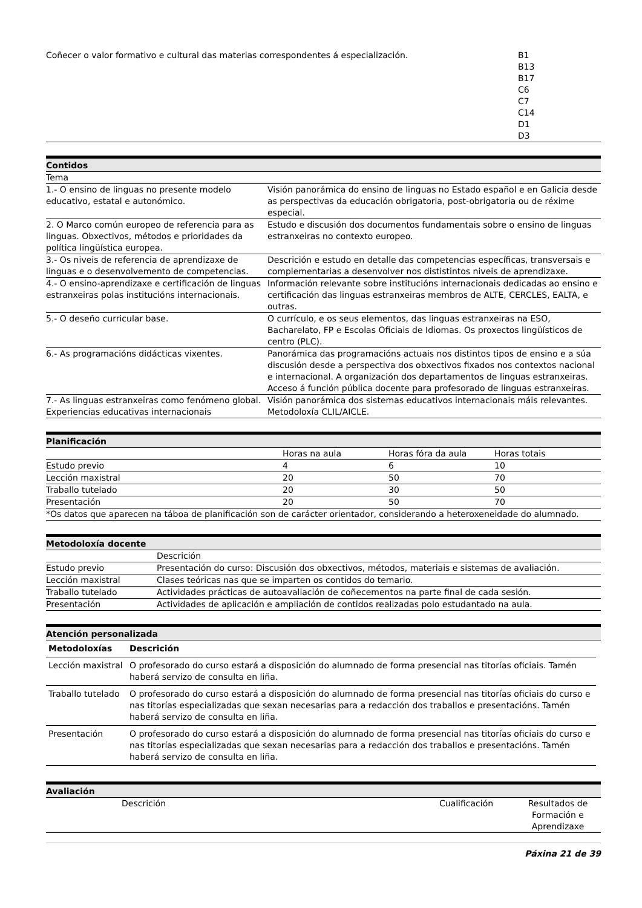| Coñecer o valor formativo e cultural das materias correspondentes á especialización. | B1 B13 B17 C6 C7 C14 D1 D3 |
Contidos
| Tema | |
| 1.- O ensino de linguas no presente modelo educativo, estatal e autonómico. | Visión panorámica do ensino de linguas no Estado español e en Galicia desde as perspectivas da educación obrigatoria, post-obrigatoria ou de réxime especial. |
| 2. O Marco común europeo de referencia para as linguas. Obxectivos, métodos e prioridades da política lingüística europea. | Estudo e discusión dos documentos fundamentais sobre o ensino de linguas estranxeiras no contexto europeo. |
| 3.- Os niveis de referencia de aprendizaxe de linguas e o desenvolvemento de competencias. | Descrición e estudo en detalle das competencias específicas, transversais e complementarias a desenvolver nos dististintos niveis de aprendizaxe. |
| 4.- O ensino-aprendizaxe e certificación de linguas estranxeiras polas institucións internacionais. | Información relevante sobre institucións internacionais dedicadas ao ensino e certificación das linguas estranxeiras membros de ALTE, CERCLES, EALTA, e outras. |
| 5.- O deseño curricular base. | O currículo, e os seus elementos, das linguas estranxeiras na ESO, Bacharelato, FP e Escolas Oficiais de Idiomas. Os proxectos lingüísticos de centro (PLC). |
| 6.- As programacións didácticas vixentes. | Panorámica das programacións actuais nos distintos tipos de ensino e a súa discusión desde a perspectiva dos obxectivos fixados nos contextos nacional e internacional. A organización dos departamentos de linguas estranxeiras. Acceso á función pública docente para profesorado de linguas estranxeiras. |
| 7.- As linguas estranxeiras como fenómeno global. Experiencias educativas internacionais | Visión panorámica dos sistemas educativos internacionais máis relevantes. Metodoloxía CLIL/AICLE. |
Planificación
| | Horas na aula | Horas fóra da aula | Horas totais |
| Estudo previo | 4 | 6 | 10 |
| Lección maxistral | 20 | 50 | 70 |
| Traballo tutelado | 20 | 30 | 50 |
| Presentación | 20 | 50 | 70 |
| *Os datos que aparecen na táboa de planificación son de carácter orientador, considerando a heteroxeneidade do alumnado. | | | |
Metodoloxía docente
| | Descrición |
| Estudo previo | Presentación do curso: Discusión dos obxectivos, métodos, materiais e sistemas de avaliación. |
| Lección maxistral | Clases teóricas nas que se imparten os contidos do temario. |
| Traballo tutelado | Actividades prácticas de autoavaliación de coñecementos na parte final de cada sesión. |
| Presentación | Actividades de aplicación e ampliación de contidos realizadas polo estudantado na aula. |
Atención personalizada
| Metodoloxías | Descrición |
| --- | --- |
| Lección maxistral | O profesorado do curso estará a disposición do alumnado de forma presencial nas titorías oficiais. Tamén haberá servizo de consulta en liña. |
| Traballo tutelado | O profesorado do curso estará a disposición do alumnado de forma presencial nas titorías oficiais do curso e nas titorías especializadas que sexan necesarias para a redacción dos traballos e presentacións. Tamén haberá servizo de consulta en liña. |
| Presentación | O profesorado do curso estará a disposición do alumnado de forma presencial nas titorías oficiais do curso e nas titorías especializadas que sexan necesarias para a redacción dos traballos e presentacións. Tamén haberá servizo de consulta en liña. |
Avaliación
| | Descrición | Cualificación | Resultados de Formación e Aprendizaxe |
Páxina 21 de 39